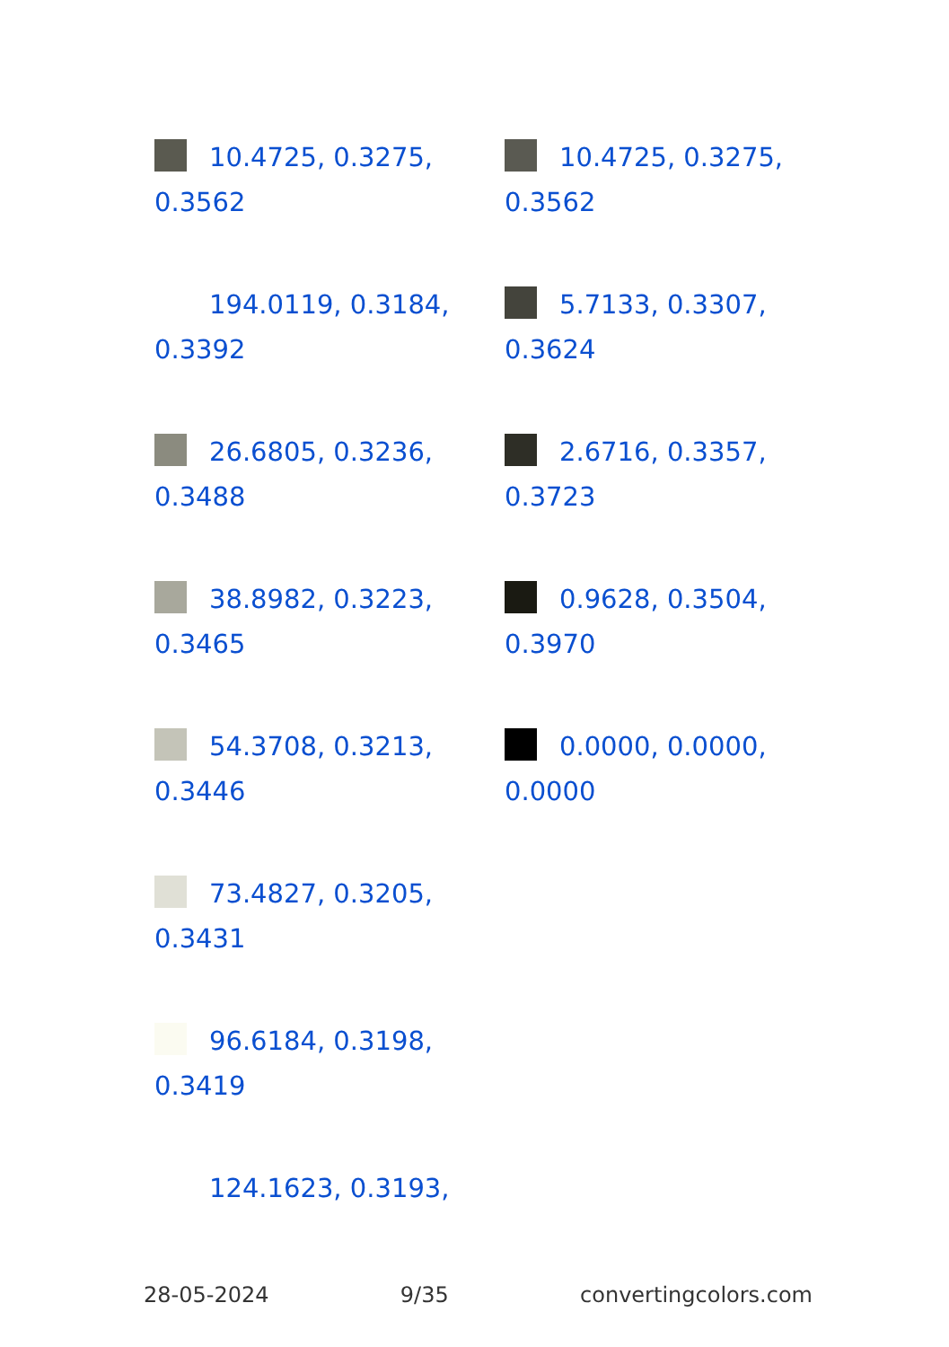10.4725, 0.3275,
0.3562
10.4725, 0.3275,
0.3562
194.0119, 0.3184,
0.3392
5.7133, 0.3307,
0.3624
26.6805, 0.3236,
0.3488
2.6716, 0.3357,
0.3723
38.8982, 0.3223,
0.3465
0.9628, 0.3504,
0.3970
54.3708, 0.3213,
0.3446
0.0000, 0.0000,
0.0000
73.4827, 0.3205,
0.3431
96.6184, 0.3198,
0.3419
124.1623, 0.3193,
28-05-2024 9/35 convertingcolors.com